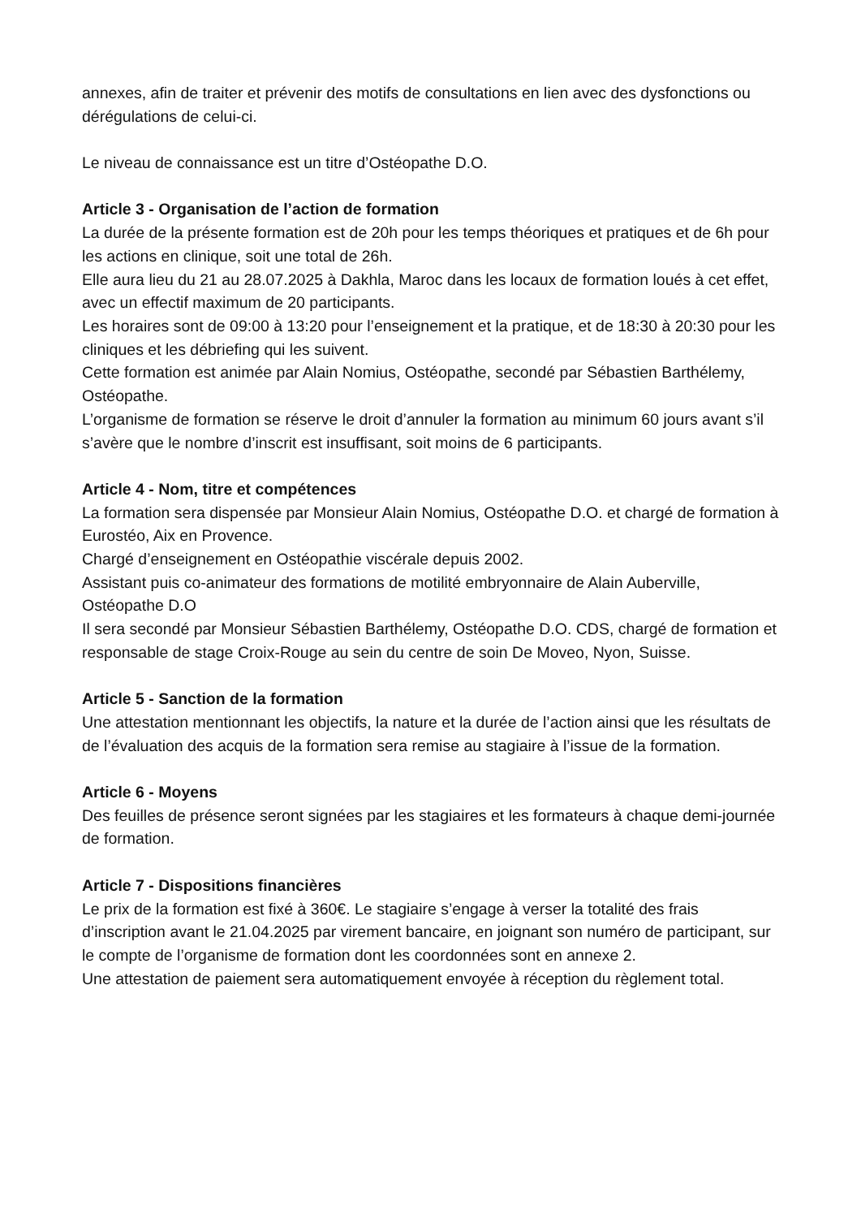annexes, afin de traiter et prévenir des motifs de consultations en lien avec des dysfonctions ou dérégulations de celui-ci.
Le niveau de connaissance est un titre d’Ostéopathe D.O.
Article 3 - Organisation de l’action de formation
La durée de la présente formation est de 20h pour les temps théoriques et pratiques et de 6h pour les actions en clinique, soit une total de 26h.
Elle aura lieu du 21 au 28.07.2025 à Dakhla, Maroc dans les locaux de formation loués à cet effet, avec un effectif maximum de 20 participants.
Les horaires sont de 09:00 à 13:20 pour l’enseignement et la pratique, et de 18:30 à 20:30 pour les cliniques et les débriefing qui les suivent.
Cette formation est animée par Alain Nomius, Ostéopathe, secondé par Sébastien Barthélemy, Ostéopathe.
L’organisme de formation se réserve le droit d’annuler la formation au minimum 60 jours avant s’il s’avère que le nombre d’inscrit est insuffisant, soit moins de 6 participants.
Article 4 - Nom, titre et compétences
La formation sera dispensée par Monsieur Alain Nomius, Ostéopathe D.O. et chargé de formation à Eurostéo, Aix en Provence.
Chargé d’enseignement en Ostéopathie viscérale depuis 2002.
Assistant puis co-animateur des formations de motilité embryonnaire de Alain Auberville, Ostéopathe D.O
Il sera secondé par Monsieur Sébastien Barthélemy, Ostéopathe D.O. CDS, chargé de formation et responsable de stage Croix-Rouge au sein du centre de soin De Moveo, Nyon, Suisse.
Article 5 - Sanction de la formation
Une attestation mentionnant les objectifs, la nature et la durée de l’action ainsi que les résultats de de l’évaluation des acquis de la formation sera remise au stagiaire à l’issue de la formation.
Article 6 - Moyens
Des feuilles de présence seront signées par les stagiaires et les formateurs à chaque demi-journée de formation.
Article 7 - Dispositions financières
Le prix de la formation est fixé à 360€. Le stagiaire s’engage à verser la totalité des frais d’inscription avant le 21.04.2025 par virement bancaire, en joignant son numéro de participant, sur le compte de l’organisme de formation dont les coordonnées sont en annexe 2.
Une attestation de paiement sera automatiquement envoyée à réception du règlement total.